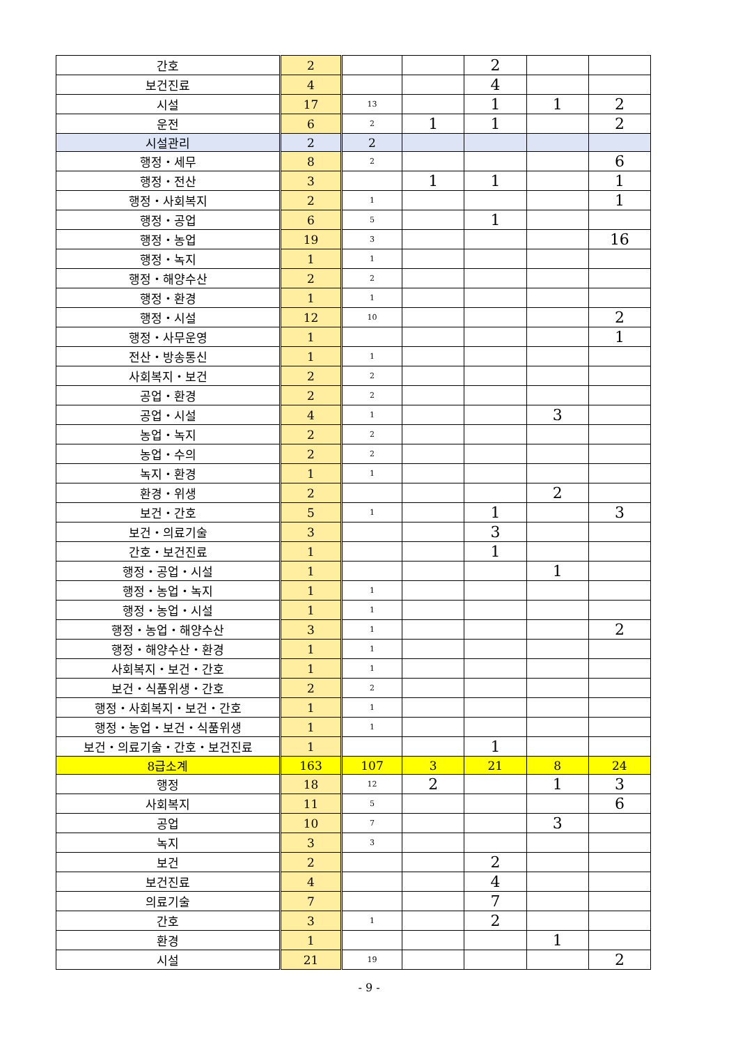| 간호 | 2 | | | 2 | | |
| 보건진료 | 4 | | | 4 | | |
| 시설 | 17 | 13 | | 1 | 1 | 2 |
| 운전 | 6 | 2 | 1 | 1 | | 2 |
| 시설관리 | 2 | 2 | | | | |
| 행정・세무 | 8 | 2 | | | | 6 |
| 행정・전산 | 3 | | 1 | 1 | | 1 |
| 행정・사회복지 | 2 | 1 | | | | 1 |
| 행정・공업 | 6 | 5 | | 1 | | |
| 행정・농업 | 19 | 3 | | | | 16 |
| 행정・녹지 | 1 | 1 | | | | |
| 행정・해양수산 | 2 | 2 | | | | |
| 행정・환경 | 1 | 1 | | | | |
| 행정・시설 | 12 | 10 | | | | 2 |
| 행정・사무운영 | 1 | | | | | 1 |
| 전산・방송통신 | 1 | 1 | | | | |
| 사회복지・보건 | 2 | 2 | | | | |
| 공업・환경 | 2 | 2 | | | | |
| 공업・시설 | 4 | 1 | | | 3 | |
| 농업・녹지 | 2 | 2 | | | | |
| 농업・수의 | 2 | 2 | | | | |
| 녹지・환경 | 1 | 1 | | | | |
| 환경・위생 | 2 | | | | 2 | |
| 보건・간호 | 5 | 1 | | 1 | | 3 |
| 보건・의료기술 | 3 | | | 3 | | |
| 간호・보건진료 | 1 | | | 1 | | |
| 행정・공업・시설 | 1 | | | | 1 | |
| 행정・농업・녹지 | 1 | 1 | | | | |
| 행정・농업・시설 | 1 | 1 | | | | |
| 행정・농업・해양수산 | 3 | 1 | | | | 2 |
| 행정・해양수산・환경 | 1 | 1 | | | | |
| 사회복지・보건・간호 | 1 | 1 | | | | |
| 보건・식품위생・간호 | 2 | 2 | | | | |
| 행정・사회복지・보건・간호 | 1 | 1 | | | | |
| 행정・농업・보건・식품위생 | 1 | 1 | | | | |
| 보건・의료기술・간호・보건진료 | 1 | | | 1 | | |
| 8급소계 | 163 | 107 | 3 | 21 | 8 | 24 |
| 행정 | 18 | 12 | 2 | | 1 | 3 |
| 사회복지 | 11 | 5 | | | | 6 |
| 공업 | 10 | 7 | | | 3 | |
| 녹지 | 3 | 3 | | | | |
| 보건 | 2 | | | 2 | | |
| 보건진료 | 4 | | | 4 | | |
| 의료기술 | 7 | | | 7 | | |
| 간호 | 3 | 1 | | 2 | | |
| 환경 | 1 | | | | 1 | |
| 시설 | 21 | 19 | | | | 2 |
- 9 -